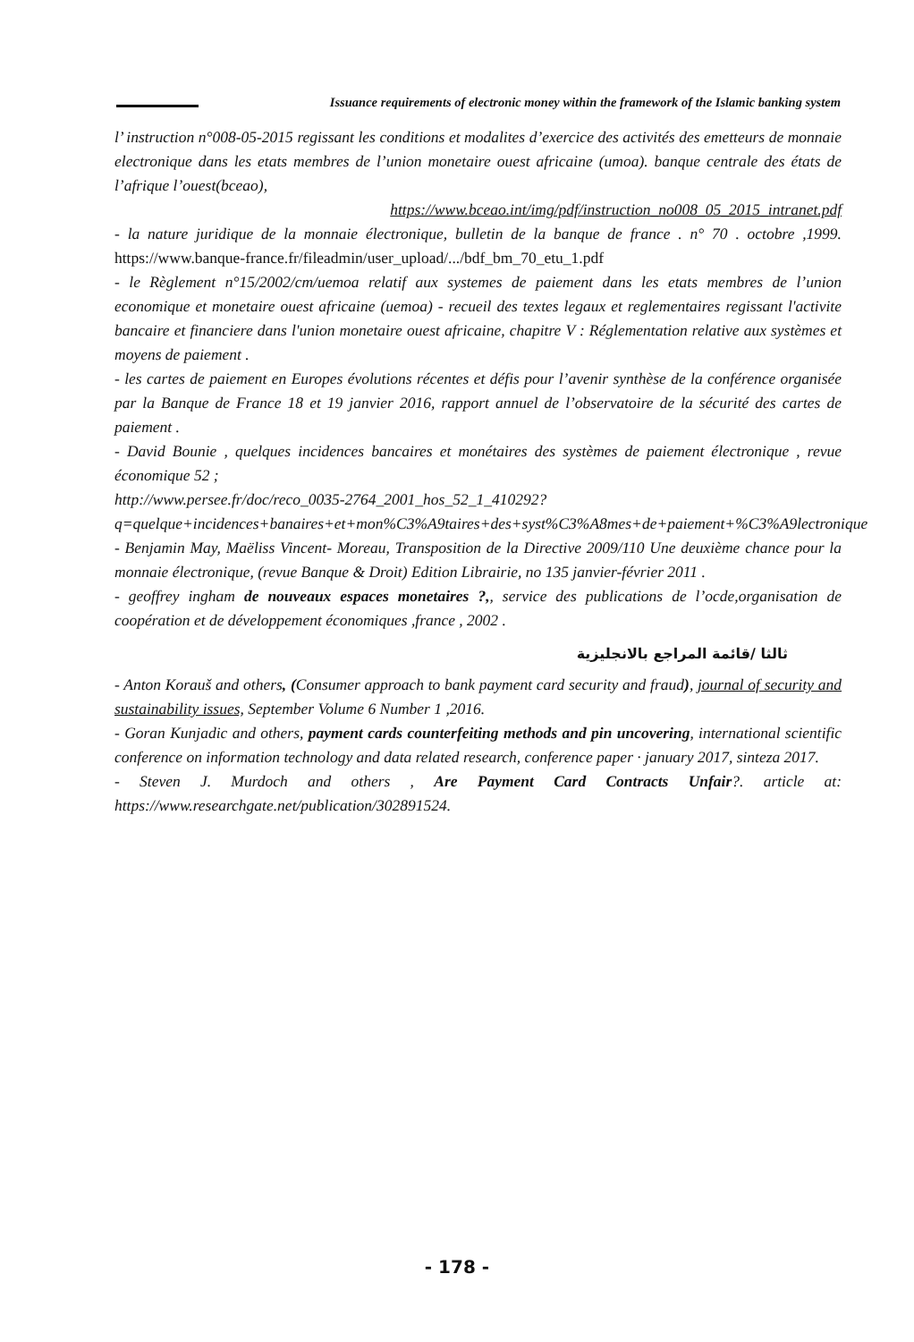Issuance requirements of electronic money within the framework of the Islamic banking system
l’ instruction n°008-05-2015 regissant les conditions et modalites d’exercice des activités des emetteurs de monnaie electronique dans les etats membres de l’union monetaire ouest africaine (umoa). banque centrale des états de l’afrique l’ouest(bceao),
https://www.bceao.int/img/pdf/instruction_no008_05_2015_intranet.pdf
- la nature juridique de la monnaie électronique, bulletin de la banque de france . n° 70 . octobre ,1999. https://www.banque-france.fr/fileadmin/user_upload/.../bdf_bm_70_etu_1.pdf
- le Règlement n°15/2002/cm/uemoa relatif aux systemes de paiement dans les etats membres de l’union economique et monetaire ouest africaine (uemoa) - recueil des textes legaux et reglementaires regissant l'activite bancaire et financiere dans l'union monetaire ouest africaine, chapitre V : Réglementation relative aux systèmes et moyens de paiement .
- les cartes de paiement en Europes évolutions récentes et défis pour l’avenir synthèse de la conférence organisée par la Banque de France 18 et 19 janvier 2016, rapport annuel de l’observatoire de la sécurité des cartes de paiement .
- David Bounie , quelques incidences bancaires et monétaires des systèmes de paiement électronique , revue économique 52 ;
http://www.persee.fr/doc/reco_0035-2764_2001_hos_52_1_410292?q=quelque+incidences+banaires+et+mon%C3%A9taires+des+syst%C3%A8mes+de+paiement+%C3%A9lectronique
- Benjamin May, Maëliss Vincent- Moreau, Transposition de la Directive 2009/110 Une deuxième chance pour la monnaie électronique, (revue Banque & Droit) Edition Librairie, no 135 janvier-février 2011 .
- geoffrey ingham de nouveaux espaces monetaires ?,, service des publications de l’ocde,organisation de coopération et de développement économiques ,france , 2002 .
ثالثا /قائمة المراجع بالانجليزية
- Anton Korauš and others, (Consumer approach to bank payment card security and fraud), journal of security and sustainability issues, September Volume 6 Number 1 ,2016.
- Goran Kunjadic and others, payment cards counterfeiting methods and pin uncovering, international scientific conference on information technology and data related research, conference paper · january 2017, sinteza 2017.
- Steven J. Murdoch and others , Are Payment Card Contracts Unfair?. article at: https://www.researchgate.net/publication/302891524.
- 178 -